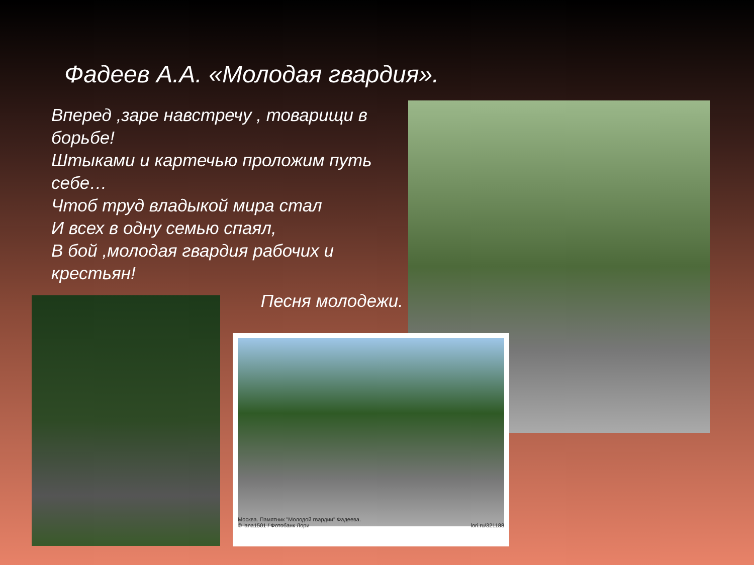Фадеев А.А. «Молодая гвардия».
Вперед ,заре навстречу , товарищи в борьбе!
Штыками и картечью проложим путь себе…
Чтоб труд владыкой мира стал
И всех в одну семью спаял,
В бой ,молодая гвардия рабочих и крестьян!
Песня молодежи.
Москва. Памятник "Молодой гвардии" Фадеева.
© lana1501 / Фотобанк Лори lori.ru/321188